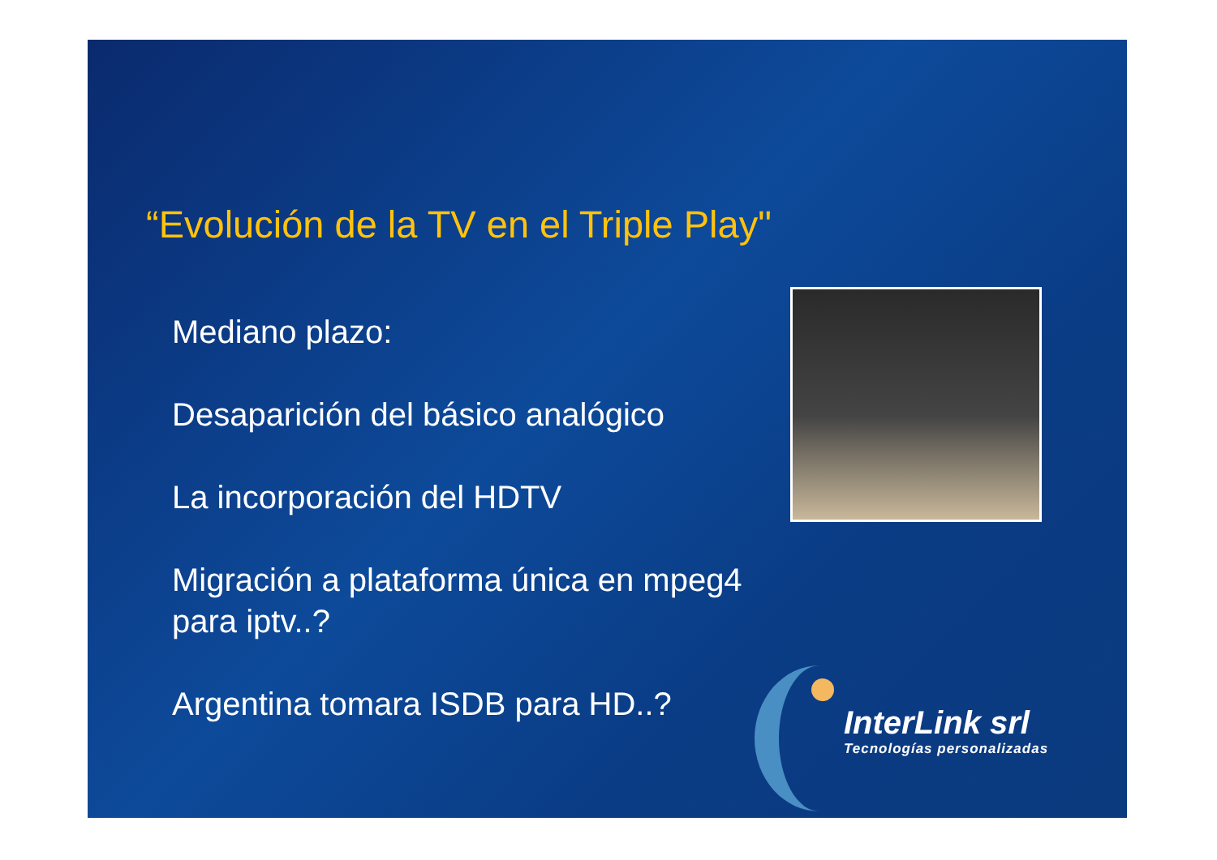“Evolución de la TV en el Triple Play"
Mediano plazo:
Desaparición del básico analógico
La incorporación del HDTV
Migración a plataforma única en mpeg4 para iptv..?
Argentina tomara ISDB para HD..?
InterLink srl
Tecnologías personalizadas